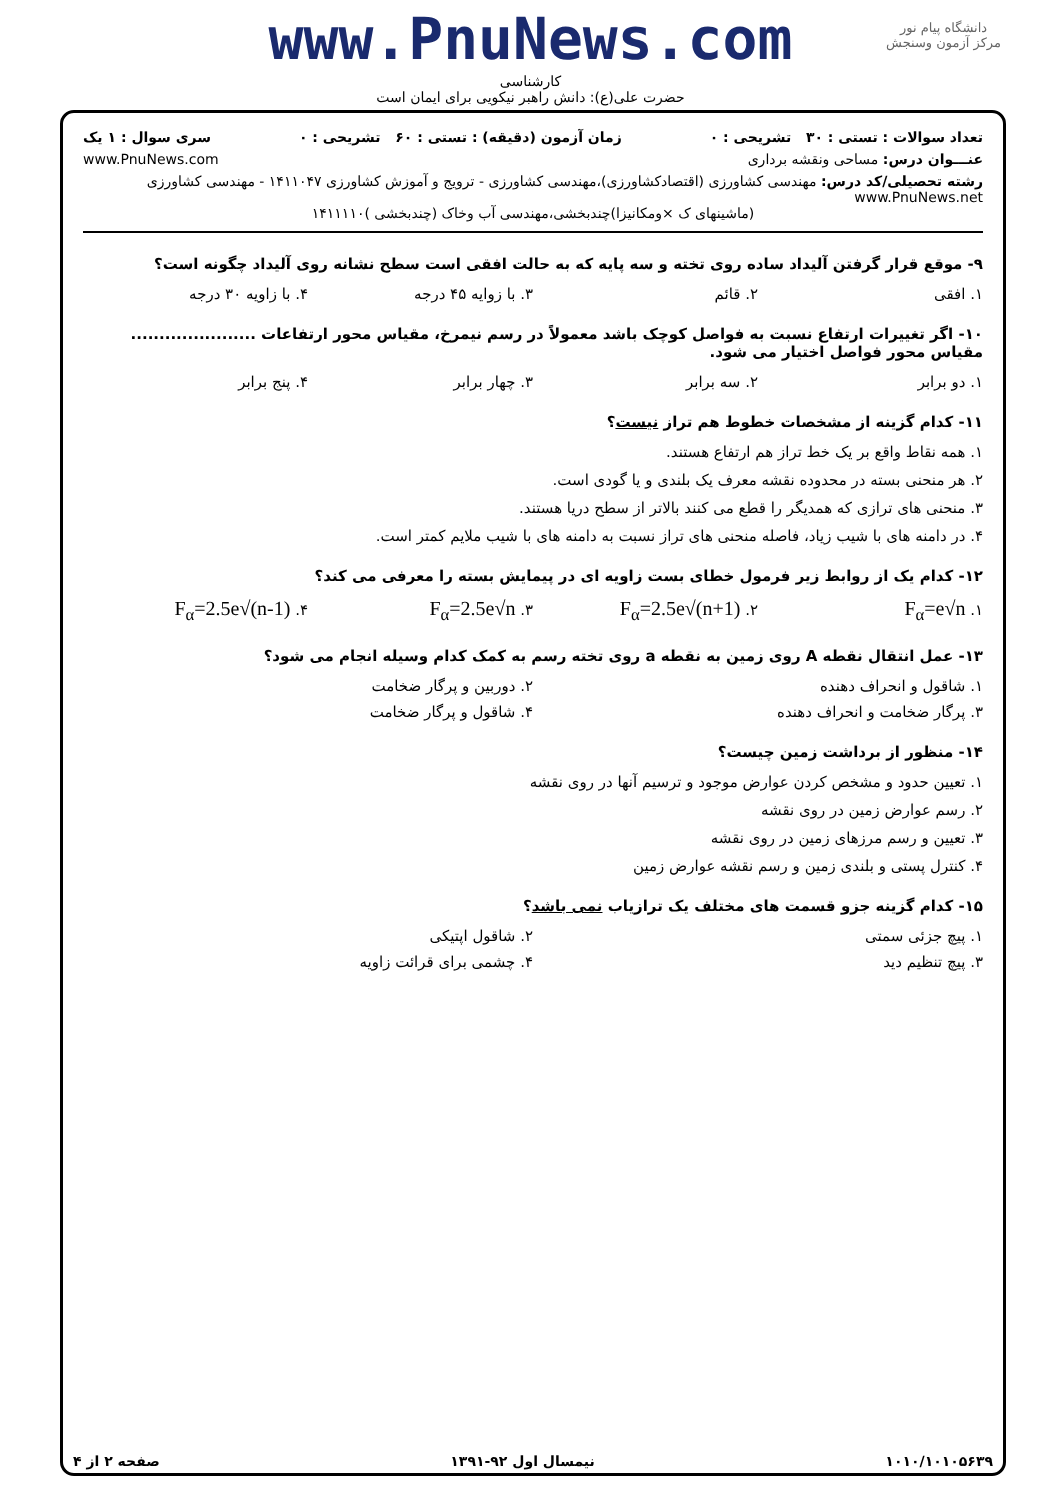دانشگاه پیام نور
مرکز آزمون وسنجش
www.PnuNews.com
کارشناسی
حضرت علی(ع): دانش راهبر نیکویی برای ایمان است
تعداد سوالات : تستی : ۳۰ تشریحی : ۰ زمان آزمون (دقیقه) : تستی : ۶۰ تشریحی : ۰ سری سوال : ۱ یک
عنـــوان درس: مساحی ونقشه برداری www.PnuNews.com
رشته تحصیلی/کد درس: مهندسی کشاورزی (اقتصادکشاورزی)،مهندسی کشاورزی - ترویج و آموزش کشاورزی ۱۴۱۱۰۴۷ - مهندسی کشاورزی www.PnuNews.net
(ماشینهای ک ×ومکانیزا)چندبخشی،مهندسی آب وخاک (چندبخشی )۱۴۱۱۱۱۰
۹- موقع قرار گرفتن آلیداد ساده روی تخته و سه پایه که به حالت افقی است سطح نشانه روی آلیداد چگونه است؟
۱. افقی ۲. قائم ۳. با زوایه ۴۵ درجه ۴. با زاویه ۳۰ درجه
۱۰- اگر تغییرات ارتفاع نسبت به فواصل کوچک باشد معمولاً در رسم نیمرخ، مقیاس محور ارتفاعات ...................... مقیاس محور فواصل اختیار می شود.
۱. دو برابر ۲. سه برابر ۳. چهار برابر ۴. پنج برابر
۱۱- کدام گزینه از مشخصات خطوط هم تراز نیست؟
۱. همه نقاط واقع بر یک خط تراز هم ارتفاع هستند.
۲. هر منحنی بسته در محدوده نقشه معرف یک بلندی و یا گودی است.
۳. منحنی های ترازی که همدیگر را قطع می کنند بالاتر از سطح دریا هستند.
۴. در دامنه های با شیب زیاد، فاصله منحنی های تراز نسبت به دامنه های با شیب ملایم کمتر است.
۱۲- کدام یک از روابط زیر فرمول خطای بست زاویه ای در پیمایش بسته را معرفی می کند؟
۱. F<sub>α</sub>=e√n ۲. F<sub>α</sub>=2.5e√(n+1) ۳. F<sub>α</sub>=2.5e√n ۴. F<sub>α</sub>=2.5e√(n-1)
۱۳- عمل انتقال نقطه A روی زمین به نقطه a روی تخته رسم به کمک کدام وسیله انجام می شود؟
۱. شاقول و انحراف دهنده ۲. دوربین و پرگار ضخامت
۳. پرگار ضخامت و انحراف دهنده ۴. شاقول و پرگار ضخامت
۱۴- منظور از برداشت زمین چیست؟
۱. تعیین حدود و مشخص کردن عوارض موجود و ترسیم آنها در روی نقشه
۲. رسم عوارض زمین در روی نقشه
۳. تعیین و رسم مرزهای زمین در روی نقشه
۴. کنترل پستی و بلندی زمین و رسم نقشه عوارض زمین
۱۵- کدام گزینه جزو قسمت های مختلف یک ترازیاب نمی باشد؟
۱. پیچ جزئی سمتی ۲. شاقول اپتیکی
۳. پیچ تنظیم دید ۴. چشمی برای قرائت زاویه
۱۰۱۰/۱۰۱۰۵۶۳۹ نیمسال اول ۹۲-۱۳۹۱ صفحه ۲ از ۴